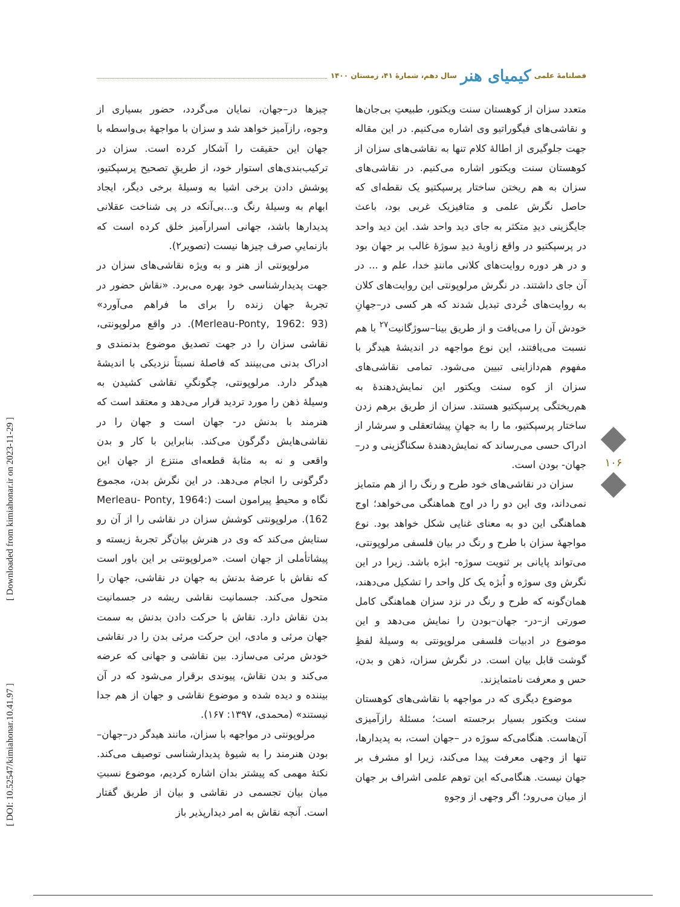فصلنامهٔ علمی کیمیای هنر سال دهم، شمارهٔ ۴۱، زمستان ۱۴۰۰
متعدد سزان از کوهستان سنت ویکتور، طبیعتِ بی‌جان‌ها و نقاشی‌های فیگوراتیو وی اشاره می‌کنیم. در این مقاله جهت جلوگیری از اطالهٔ کلام تنها به نقاشی‌های سزان از کوهستان سنت ویکتور اشاره می‌کنیم. در نقاشی‌های سزان به هم ریختن ساختار پرسپکتیو یک نقطه‌ای که حاصل نگرش علمی و متافیزیک غربی بود، باعث جایگزینی دیدِ متکثر به جای دید واحد شد. این دید واحد در پرسپکتیو در واقع زاویهٔ دیدِ سوژهٔ غالب بر جهان بود و در هر دوره روایت‌های کلانی مانندِ خدا، علم و ... در آن جای داشتند. در نگرش مرلوپونتی این روایت‌های کلان به روایت‌های خُردی تبدیل شدند که هر کسی در–جهانِ خودش آن را می‌یافت و از طریق بینا–سوژگانیت<sup>۲۷</sup> با هم نسبت می‌یافتند، این نوع مواجهه در اندیشهٔ هیدگر با مفهوم هم‌دازاینی تبیین می‌شود. تمامی نقاشی‌های سزان از کوه سنت ویکتور این نمایش‌دهندهٔ به هم‌ریختگی پرسپکتیو هستند. سزان از طریق برهم زدن ساختار پرسپکتیو، ما را به جهانِ پیشاتعقلی و سرشار از ادراک حسی می‌رساند که نمایش‌دهندهٔ سکناگزینی و در–جهان- بودن است.
سزان در نقاشی‌های خود طرح و رنگ را از هم متمایز نمی‌داند، وی این دو را در اوج هماهنگی می‌خواهد؛ اوج هماهنگی این دو به معنای غنایی شکل خواهد بود. نوع مواجههٔ سزان با طرح و رنگ در بیان فلسفی مرلوپونتی، می‌تواند پایانی بر ثنویت سوژه- ابژه باشد. زیرا در این نگرش وی سوژه و اُبژه یک کل واحد را تشکیل می‌دهند، همان‌گونه که طرح و رنگ در نزد سزان هماهنگی کامل صورتی از–در- جهان–بودن را نمایش می‌دهد و این موضوع در ادبیات فلسفی مرلوپونتی به وسیلهٔ لفظِ گوشت قابل بیان است. در نگرش سزان، ذهن و بدن، حس و معرفت نامتمایزند.
موضوع دیگری که در مواجهه با نقاشی‌های کوهستان سنت ویکتور بسیار برجسته است؛ مسئلهٔ رازآمیزی آن‌هاست. هنگامی‌که سوژه در –جهان است، به پدیدارها، تنها از وجهی معرفت پیدا می‌کند، زیرا او مشرف بر جهان نیست. هنگامی‌که این توهم علمی اشراف بر جهان از میان می‌رود؛ اگر وجهی از وجوهِ
چیزها در–جهان، نمایان می‌گردد، حضور بسیاری از وجوه، رازآمیز خواهد شد و سزان با مواجههٔ بی‌واسطه با جهان این حقیقت را آشکار کرده است. سزان در ترکیب‌بندی‌های استوار خود، از طریقِ تصحیح پرسپکتیو، پوشش دادن برخی اشیا به وسیلهٔ برخی دیگر، ایجاد ابهام به وسیلهٔ رنگ و...بی‌آنکه در پی شناخت عقلانی پدیدارها باشد، جهانی اسرارآمیز خلق کرده است که بازنماییِ صرف چیزها نیست (تصویر۲).
مرلوپونتی از هنر و به ویژه نقاشی‌های سزان در جهت پدیدارشناسی خود بهره می‌برد. «نقاش حضور در تجربهٔ جهان زنده را برای ما فراهم می‌آورد» (Merleau-Ponty, 1962: 93). در واقع مرلوپونتی، نقاشی سزان را در جهت تصدیق موضوع بدنمندی و ادراک بدنی می‌بینند که فاصلهٔ نسبتاً نزدیکی با اندیشهٔ هیدگر دارد. مرلوپونتی، چگونگیِ نقاشی کشیدن به وسیلهٔ ذهن را مورد تردید قرار می‌دهد و معتقد است که هنرمند با بدنش در- جهان است و جهان را در نقاشی‌هایش دگرگون می‌کند. بنابراین با کار و بدن واقعی و نه به مثابهٔ قطعه‌ای منتزع از جهان این دگرگونی را انجام می‌دهد. در این نگرش بدن، مجموع نگاه و محیطِ پیرامون است (Merleau- Ponty, 1964: 162). مرلوپونتی کوشش سزان در نقاشی را از آن رو ستایش می‌کند که وی در هنرش بیان‌گر تجربهٔ زیسته و پیشاتأملی از جهان است. «مرلوپونتی بر این باور است که نقاش با عرضهٔ بدنش به جهان در نقاشی، جهان را متحول می‌کند. جسمانیت نقاشی ریشه در جسمانیت بدن نقاش دارد. نقاش با حرکت دادن بدنش به سمت جهان مرئی و مادی، این حرکت مرئی بدن را در نقاشی خودش مرئی می‌سازد. بین نقاشی و جهانی که عرضه می‌کند و بدن نقاش، پیوندی برقرار می‌شود که در آن بیننده و دیده شده و موضوع نقاشی و جهان از هم جدا نیستند» (محمدی، ۱۳۹۷: ۱۶۷).
مرلوپونتی در مواجهه با سزان، مانند هیدگر در–جهان–بودن هنرمند را به شیوهٔ پدیدارشناسی توصیف می‌کند. نکتهٔ مهمی که پیشتر بدان اشاره کردیم، موضوع نسبتِ میان بیان تجسمی در نقاشی و بیان از طریق گفتار است. آنچه نقاش به امر دیدارپذیر باز
۱۰۶
[ Downloaded from kimiahonar.ir on 2023-11-29 ]
[ DOI: 10.52547/kimiahonar.10.41.97 ]